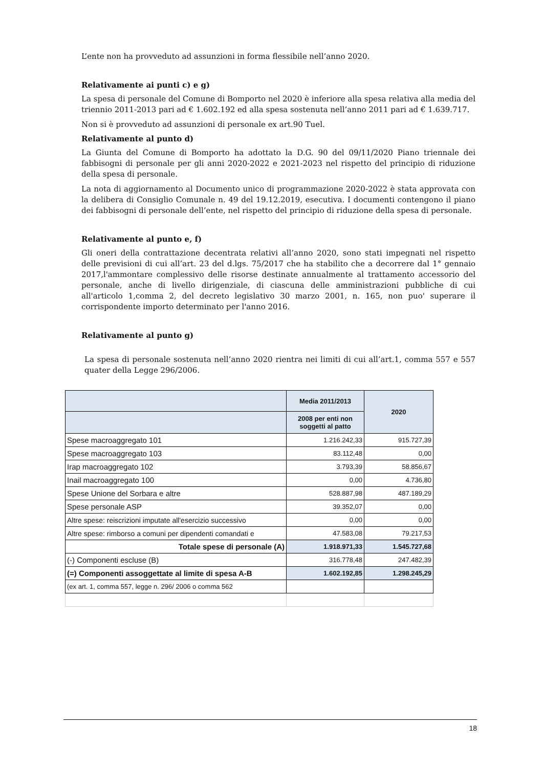L’ente non ha provveduto ad assunzioni in forma flessibile nell’anno 2020.
Relativamente ai punti c) e g)
La spesa di personale del Comune di Bomporto nel 2020 è inferiore alla spesa relativa alla media del triennio 2011-2013 pari ad € 1.602.192 ed alla spesa sostenuta nell’anno 2011 pari ad € 1.639.717.
Non si è provveduto ad assunzioni di personale ex art.90 Tuel.
Relativamente al punto d)
La Giunta del Comune di Bomporto ha adottato la D.G. 90 del 09/11/2020 Piano triennale dei fabbisogni di personale per gli anni 2020-2022 e 2021-2023 nel rispetto del principio di riduzione della spesa di personale.
La nota di aggiornamento al Documento unico di programmazione 2020-2022 è stata approvata con la delibera di Consiglio Comunale n. 49 del 19.12.2019, esecutiva. I documenti contengono il piano dei fabbisogni di personale dell’ente, nel rispetto del principio di riduzione della spesa di personale.
Relativamente al punto e, f)
Gli oneri della contrattazione decentrata relativi all’anno 2020, sono stati impegnati nel rispetto delle previsioni di cui all’art. 23 del d.lgs. 75/2017 che ha stabilito che a decorrere dal 1° gennaio 2017,l'ammontare complessivo delle risorse destinate annualmente al trattamento accessorio del personale, anche di livello dirigenziale, di ciascuna delle amministrazioni pubbliche di cui all'articolo 1,comma 2, del decreto legislativo 30 marzo 2001, n. 165, non puo' superare il corrispondente importo determinato per l'anno 2016.
Relativamente al punto g)
La spesa di personale sostenuta nell’anno 2020 rientra nei limiti di cui all’art.1, comma 557 e 557 quater della Legge 296/2006.
| | Media 2011/2013 | 2020 |
| --- | --- | --- |
| | 2008 per enti non soggetti al patto | |
| Spese macroaggregato 101 | 1.216.242,33 | 915.727,39 |
| Spese macroaggregato 103 | 83.112,48 | 0,00 |
| Irap macroaggregato 102 | 3.793,39 | 58.856,67 |
| Inail macroaggregato 100 | 0,00 | 4.736,80 |
| Spese Unione del Sorbara e altre | 528.887,98 | 487.189,29 |
| Spese personale ASP | 39.352,07 | 0,00 |
| Altre spese: reiscrizioni imputate all'esercizio successivo | 0,00 | 0,00 |
| Altre spese: rimborso a comuni per dipendenti comandati e | 47.583,08 | 79.217,53 |
| Totale spese di personale (A) | 1.918.971,33 | 1.545.727,68 |
| (-) Componenti escluse (B) | 316.778,48 | 247.482,39 |
| (=) Componenti assoggettate al limite di spesa A-B | 1.602.192,85 | 1.298.245,29 |
| (ex art. 1, comma 557, legge n. 296/ 2006 o comma 562 | | |
18